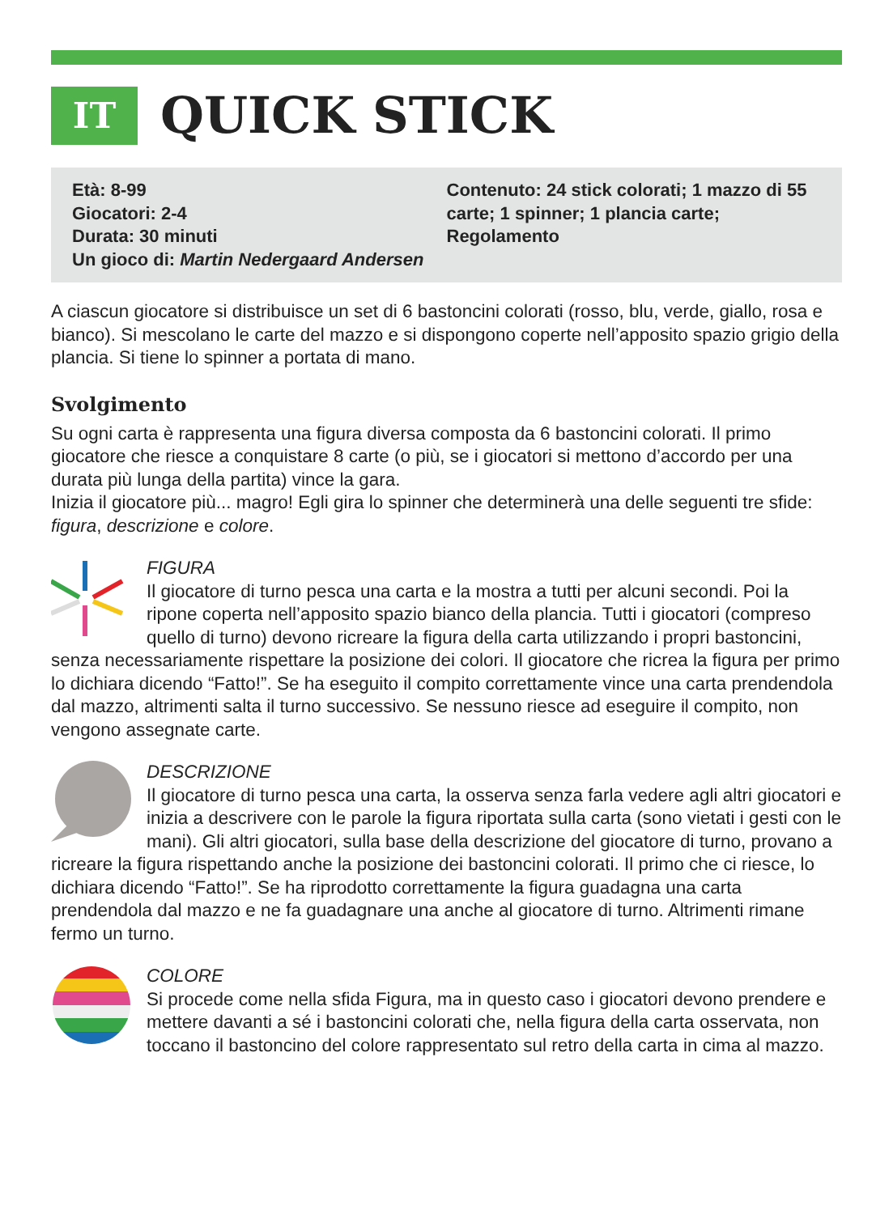IT
QUICK STICK
Età: 8-99
Giocatori: 2-4
Durata: 30 minuti
Un gioco di: Martin Nedergaard Andersen
Contenuto: 24 stick colorati; 1 mazzo di 55 carte; 1 spinner; 1 plancia carte; Regolamento
A ciascun giocatore si distribuisce un set di 6 bastoncini colorati (rosso, blu, verde, giallo, rosa e bianco). Si mescolano le carte del mazzo e si dispongono coperte nell’apposito spazio grigio della plancia. Si tiene lo spinner a portata di mano.
Svolgimento
Su ogni carta è rappresenta una figura diversa composta da 6 bastoncini colorati. Il primo giocatore che riesce a conquistare 8 carte (o più, se i giocatori si mettono d’accordo per una durata più lunga della partita) vince la gara.
Inizia il giocatore più... magro! Egli gira lo spinner che determinerà una delle seguenti tre sfide: figura, descrizione e colore.
FIGURA
Il giocatore di turno pesca una carta e la mostra a tutti per alcuni secondi. Poi la ripone coperta nell’apposito spazio bianco della plancia. Tutti i giocatori (compreso quello di turno) devono ricreare la figura della carta utilizzando i propri bastoncini, senza necessariamente rispettare la posizione dei colori. Il giocatore che ricrea la figura per primo lo dichiara dicendo “Fatto!”. Se ha eseguito il compito correttamente vince una carta prendendola dal mazzo, altrimenti salta il turno successivo. Se nessuno riesce ad eseguire il compito, non vengono assegnate carte.
DESCRIZIONE
Il giocatore di turno pesca una carta, la osserva senza farla vedere agli altri giocatori e inizia a descrivere con le parole la figura riportata sulla carta (sono vietati i gesti con le mani). Gli altri giocatori, sulla base della descrizione del giocatore di turno, provano a ricreare la figura rispettando anche la posizione dei bastoncini colorati. Il primo che ci riesce, lo dichiara dicendo “Fatto!”. Se ha riprodotto correttamente la figura guadagna una carta prendendola dal mazzo e ne fa guadagnare una anche al giocatore di turno. Altrimenti rimane fermo un turno.
COLORE
Si procede come nella sfida Figura, ma in questo caso i giocatori devono prendere e mettere davanti a sé i bastoncini colorati che, nella figura della carta osservata, non toccano il bastoncino del colore rappresentato sul retro della carta in cima al mazzo.